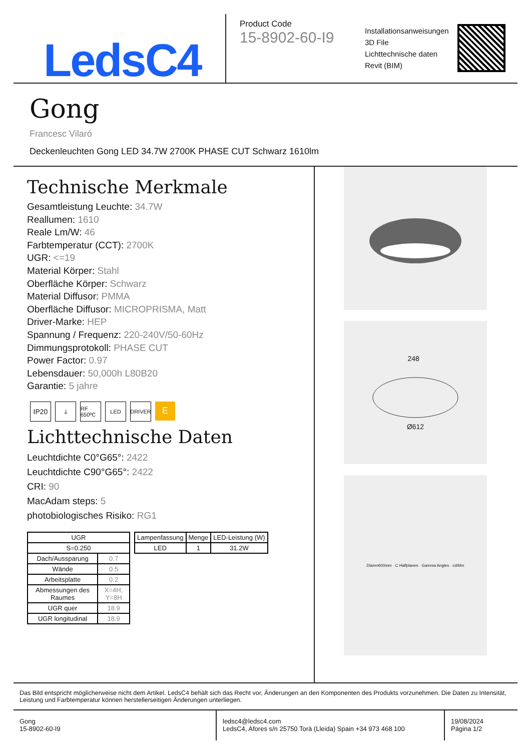LedsC4
Product Code
15-8902-60-I9
Installationsanweisungen
3D File
Lichttechnische daten
Revit (BIM)
Gong
Francesc Vilaró
Deckenleuchten Gong LED 34.7W 2700K PHASE CUT Schwarz 1610lm
Technische Merkmale
Gesamtleistung Leuchte: 34.7W
Reallumen: 1610
Reale Lm/W: 46
Farbtemperatur (CCT): 2700K
UGR: <=19
Material Körper: Stahl
Oberfläche Körper: Schwarz
Material Diffusor: PMMA
Oberfläche Diffusor: MICROPRISMA, Matt
Driver-Marke: HEP
Spannung / Frequenz: 220-240V/50-60Hz
Dimmungsprotokoll: PHASE CUT
Power Factor: 0.97
Lebensdauer: 50,000h L80B20
Garantie: 5 jahre
IP20
⏚ RF 650ºC
LED DRIVER
E
Lichttechnische Daten
Leuchtdichte C0°G65°: 2422
Leuchtdichte C90°G65°: 2422
CRI: 90
MacAdam steps: 5
photobiologisches Risiko: RG1
| UGR | |
| S=0.250 | |
| Dach/Aussparung | 0.7 |
| Wände | 0.5 |
| Arbeitsplatte | 0.2 |
| Abmessungen des Raumes | X=4H, Y=8H |
| UGR quer | 18.9 |
| UGR longitudinal | 18.9 |
| Lampenfassung | Menge | LED-Leistung (W) |
| --- | --- | --- |
| LED | 1 | 31.2W |
248 Ø612
Diam=600mm · C Halfplanes · Gamma Angles · cd/klm
Das Bild entspricht möglicherweise nicht dem Artikel. LedsC4 behält sich das Recht vor, Änderungen an den Komponenten des Produkts vorzunehmen. Die Daten zu Intensität, Leistung und Farbtemperatur können herstellerseitigen Änderungen unterliegen.
Gong
15-8902-60-I9
ledsc4@ledsc4.com
LedsC4, Afores s/n 25750 Torà (Lleida) Spain +34 973 468 100
19/08/2024
Página 1/2